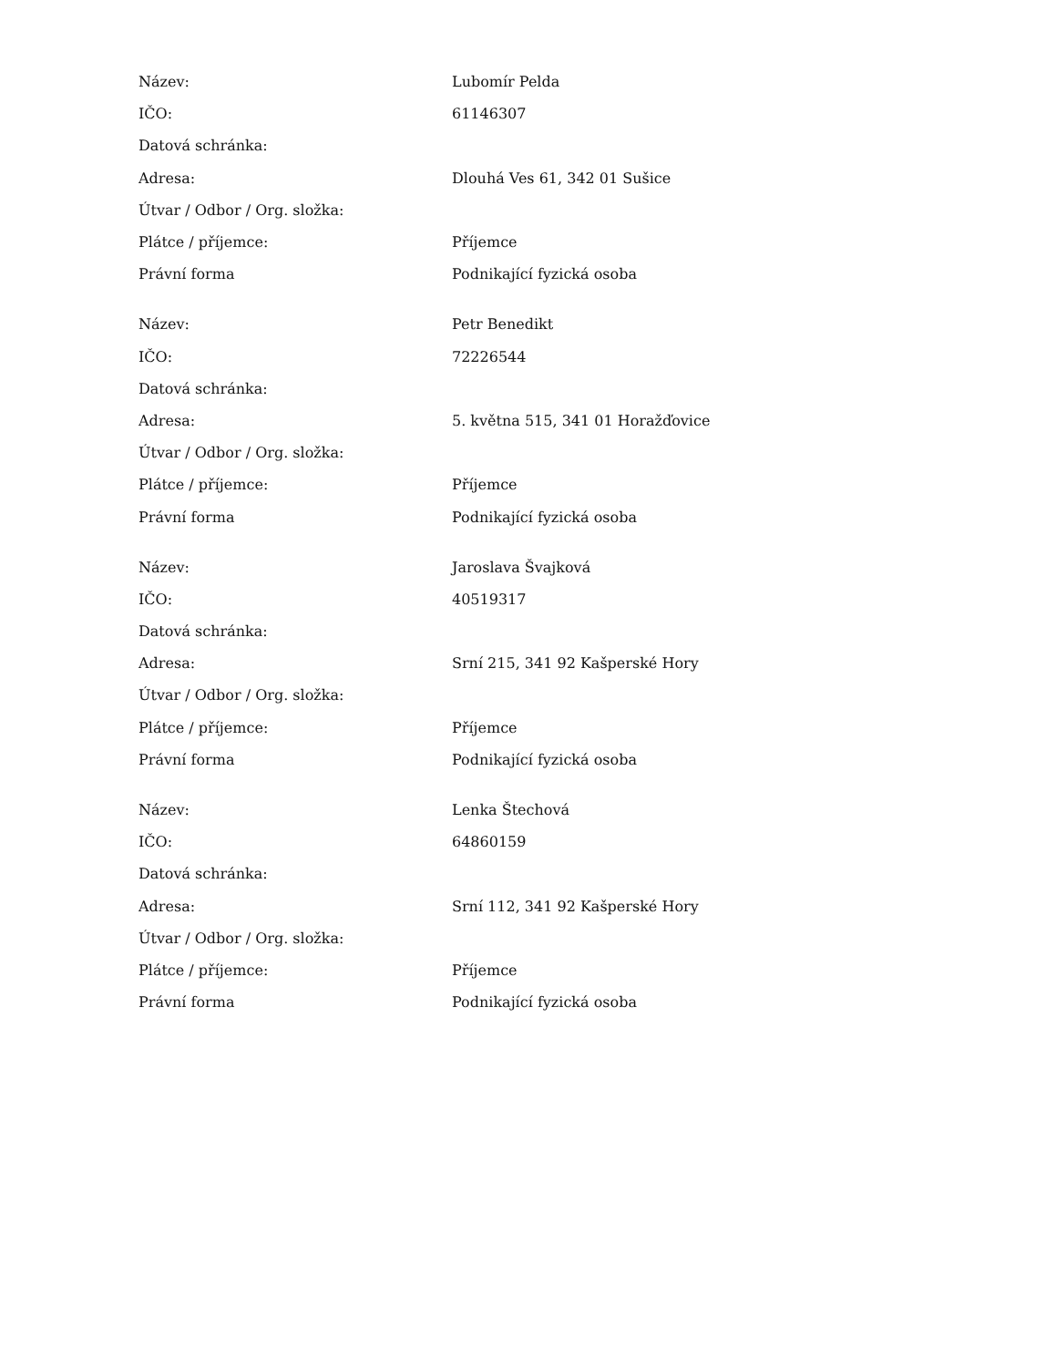| Název: | Lubomír Pelda |
| IČO: | 61146307 |
| Datová schránka: | |
| Adresa: | Dlouhá Ves 61, 342 01 Sušice |
| Útvar / Odbor / Org. složka: | |
| Plátce / příjemce: | Příjemce |
| Právní forma | Podnikající fyzická osoba |
| Název: | Petr Benedikt |
| IČO: | 72226544 |
| Datová schránka: | |
| Adresa: | 5. května 515, 341 01 Horažďovice |
| Útvar / Odbor / Org. složka: | |
| Plátce / příjemce: | Příjemce |
| Právní forma | Podnikající fyzická osoba |
| Název: | Jaroslava Švajková |
| IČO: | 40519317 |
| Datová schránka: | |
| Adresa: | Srní 215, 341 92 Kašperské Hory |
| Útvar / Odbor / Org. složka: | |
| Plátce / příjemce: | Příjemce |
| Právní forma | Podnikající fyzická osoba |
| Název: | Lenka Štechová |
| IČO: | 64860159 |
| Datová schránka: | |
| Adresa: | Srní 112, 341 92 Kašperské Hory |
| Útvar / Odbor / Org. složka: | |
| Plátce / příjemce: | Příjemce |
| Právní forma | Podnikající fyzická osoba |